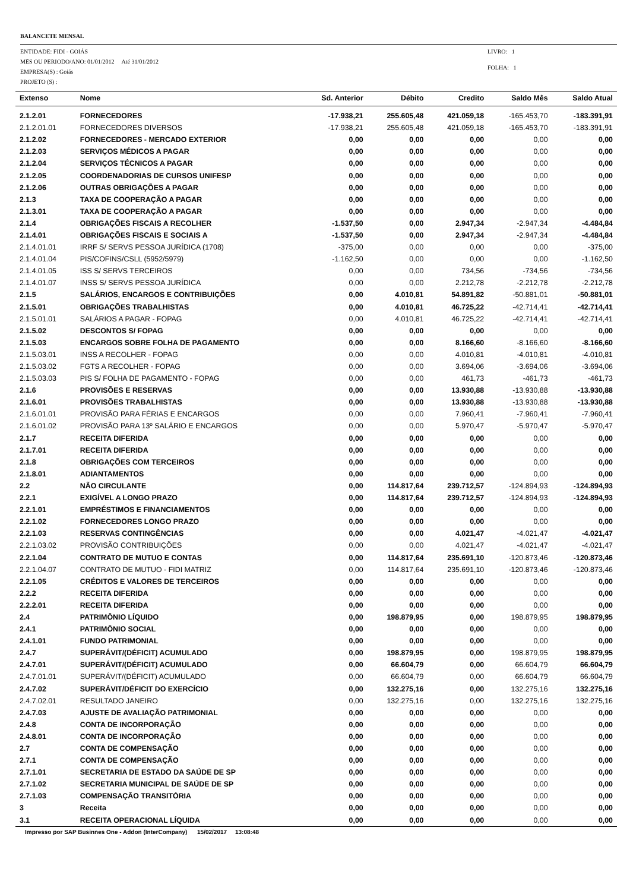BALANCETE MENSAL
ENTIDADE: FIDI - GOIÁS
MËS OU PERIODO/ANO: 01/01/2012 Até 31/01/2012
EMPRESA(S) : Goiás
PROJETO (S) :
LIVRO: 1
FOLHA: 1
| Extenso | Nome | Sd. Anterior | Débito | Credito | Saldo Mês | Saldo Atual |
| --- | --- | --- | --- | --- | --- | --- |
| 2.1.2.01 | FORNECEDORES | -17.938,21 | 255.605,48 | 421.059,18 | -165.453,70 | -183.391,91 |
| 2.1.2.01.01 | FORNECEDORES DIVERSOS | -17.938,21 | 255.605,48 | 421.059,18 | -165.453,70 | -183.391,91 |
| 2.1.2.02 | FORNECEDORES - MERCADO EXTERIOR | 0,00 | 0,00 | 0,00 | 0,00 | 0,00 |
| 2.1.2.03 | SERVIÇOS MÉDICOS A PAGAR | 0,00 | 0,00 | 0,00 | 0,00 | 0,00 |
| 2.1.2.04 | SERVIÇOS TÉCNICOS A PAGAR | 0,00 | 0,00 | 0,00 | 0,00 | 0,00 |
| 2.1.2.05 | COORDENADORIAS DE CURSOS UNIFESP | 0,00 | 0,00 | 0,00 | 0,00 | 0,00 |
| 2.1.2.06 | OUTRAS OBRIGAÇÕES A PAGAR | 0,00 | 0,00 | 0,00 | 0,00 | 0,00 |
| 2.1.3 | TAXA DE COOPERAÇÃO A PAGAR | 0,00 | 0,00 | 0,00 | 0,00 | 0,00 |
| 2.1.3.01 | TAXA DE COOPERAÇÃO A PAGAR | 0,00 | 0,00 | 0,00 | 0,00 | 0,00 |
| 2.1.4 | OBRIGAÇÕES FISCAIS A RECOLHER | -1.537,50 | 0,00 | 2.947,34 | -2.947,34 | -4.484,84 |
| 2.1.4.01 | OBRIGAÇÕES FISCAIS E SOCIAIS A | -1.537,50 | 0,00 | 2.947,34 | -2.947,34 | -4.484,84 |
| 2.1.4.01.01 | IRRF S/ SERVS PESSOA JURÍDICA (1708) | -375,00 | 0,00 | 0,00 | 0,00 | -375,00 |
| 2.1.4.01.04 | PIS/COFINS/CSLL (5952/5979) | -1.162,50 | 0,00 | 0,00 | 0,00 | -1.162,50 |
| 2.1.4.01.05 | ISS S/ SERVS TERCEIROS | 0,00 | 0,00 | 734,56 | -734,56 | -734,56 |
| 2.1.4.01.07 | INSS S/ SERVS PESSOA JURÍDICA | 0,00 | 0,00 | 2.212,78 | -2.212,78 | -2.212,78 |
| 2.1.5 | SALÁRIOS, ENCARGOS E CONTRIBUIÇÕES | 0,00 | 4.010,81 | 54.891,82 | -50.881,01 | -50.881,01 |
| 2.1.5.01 | OBRIGAÇÕES TRABALHISTAS | 0,00 | 4.010,81 | 46.725,22 | -42.714,41 | -42.714,41 |
| 2.1.5.01.01 | SALÁRIOS A PAGAR - FOPAG | 0,00 | 4.010,81 | 46.725,22 | -42.714,41 | -42.714,41 |
| 2.1.5.02 | DESCONTOS S/ FOPAG | 0,00 | 0,00 | 0,00 | 0,00 | 0,00 |
| 2.1.5.03 | ENCARGOS SOBRE FOLHA DE PAGAMENTO | 0,00 | 0,00 | 8.166,60 | -8.166,60 | -8.166,60 |
| 2.1.5.03.01 | INSS A RECOLHER - FOPAG | 0,00 | 0,00 | 4.010,81 | -4.010,81 | -4.010,81 |
| 2.1.5.03.02 | FGTS A RECOLHER - FOPAG | 0,00 | 0,00 | 3.694,06 | -3.694,06 | -3.694,06 |
| 2.1.5.03.03 | PIS S/ FOLHA DE PAGAMENTO - FOPAG | 0,00 | 0,00 | 461,73 | -461,73 | -461,73 |
| 2.1.6 | PROVISÕES E RESERVAS | 0,00 | 0,00 | 13.930,88 | -13.930,88 | -13.930,88 |
| 2.1.6.01 | PROVISÕES TRABALHISTAS | 0,00 | 0,00 | 13.930,88 | -13.930,88 | -13.930,88 |
| 2.1.6.01.01 | PROVISÃO PARA FÉRIAS E ENCARGOS | 0,00 | 0,00 | 7.960,41 | -7.960,41 | -7.960,41 |
| 2.1.6.01.02 | PROVISÃO PARA 13º SALÁRIO E ENCARGOS | 0,00 | 0,00 | 5.970,47 | -5.970,47 | -5.970,47 |
| 2.1.7 | RECEITA DIFERIDA | 0,00 | 0,00 | 0,00 | 0,00 | 0,00 |
| 2.1.7.01 | RECEITA DIFERIDA | 0,00 | 0,00 | 0,00 | 0,00 | 0,00 |
| 2.1.8 | OBRIGAÇÕES COM TERCEIROS | 0,00 | 0,00 | 0,00 | 0,00 | 0,00 |
| 2.1.8.01 | ADIANTAMENTOS | 0,00 | 0,00 | 0,00 | 0,00 | 0,00 |
| 2.2 | NÃO CIRCULANTE | 0,00 | 114.817,64 | 239.712,57 | -124.894,93 | -124.894,93 |
| 2.2.1 | EXIGÍVEL A LONGO PRAZO | 0,00 | 114.817,64 | 239.712,57 | -124.894,93 | -124.894,93 |
| 2.2.1.01 | EMPRÉSTIMOS E FINANCIAMENTOS | 0,00 | 0,00 | 0,00 | 0,00 | 0,00 |
| 2.2.1.02 | FORNECEDORES LONGO PRAZO | 0,00 | 0,00 | 0,00 | 0,00 | 0,00 |
| 2.2.1.03 | RESERVAS CONTINGÊNCIAS | 0,00 | 0,00 | 4.021,47 | -4.021,47 | -4.021,47 |
| 2.2.1.03.02 | PROVISÃO CONTRIBUIÇÕES | 0,00 | 0,00 | 4.021,47 | -4.021,47 | -4.021,47 |
| 2.2.1.04 | CONTRATO DE MUTUO E CONTAS | 0,00 | 114.817,64 | 235.691,10 | -120.873,46 | -120.873,46 |
| 2.2.1.04.07 | CONTRATO DE MUTUO - FIDI MATRIZ | 0,00 | 114.817,64 | 235.691,10 | -120.873,46 | -120.873,46 |
| 2.2.1.05 | CRÉDITOS E VALORES DE TERCEIROS | 0,00 | 0,00 | 0,00 | 0,00 | 0,00 |
| 2.2.2 | RECEITA DIFERIDA | 0,00 | 0,00 | 0,00 | 0,00 | 0,00 |
| 2.2.2.01 | RECEITA DIFERIDA | 0,00 | 0,00 | 0,00 | 0,00 | 0,00 |
| 2.4 | PATRIMÔNIO LÍQUIDO | 0,00 | 198.879,95 | 0,00 | 198.879,95 | 198.879,95 |
| 2.4.1 | PATRIMÔNIO SOCIAL | 0,00 | 0,00 | 0,00 | 0,00 | 0,00 |
| 2.4.1.01 | FUNDO PATRIMONIAL | 0,00 | 0,00 | 0,00 | 0,00 | 0,00 |
| 2.4.7 | SUPERÁVIT/(DÉFICIT) ACUMULADO | 0,00 | 198.879,95 | 0,00 | 198.879,95 | 198.879,95 |
| 2.4.7.01 | SUPERÁVIT/(DÉFICIT) ACUMULADO | 0,00 | 66.604,79 | 0,00 | 66.604,79 | 66.604,79 |
| 2.4.7.01.01 | SUPERÁVIT/(DÉFICIT) ACUMULADO | 0,00 | 66.604,79 | 0,00 | 66.604,79 | 66.604,79 |
| 2.4.7.02 | SUPERÁVIT/DÉFICIT DO EXERCÍCIO | 0,00 | 132.275,16 | 0,00 | 132.275,16 | 132.275,16 |
| 2.4.7.02.01 | RESULTADO JANEIRO | 0,00 | 132.275,16 | 0,00 | 132.275,16 | 132.275,16 |
| 2.4.7.03 | AJUSTE DE AVALIAÇÃO PATRIMONIAL | 0,00 | 0,00 | 0,00 | 0,00 | 0,00 |
| 2.4.8 | CONTA DE INCORPORAÇÃO | 0,00 | 0,00 | 0,00 | 0,00 | 0,00 |
| 2.4.8.01 | CONTA DE INCORPORAÇÃO | 0,00 | 0,00 | 0,00 | 0,00 | 0,00 |
| 2.7 | CONTA DE COMPENSAÇÃO | 0,00 | 0,00 | 0,00 | 0,00 | 0,00 |
| 2.7.1 | CONTA DE COMPENSAÇÃO | 0,00 | 0,00 | 0,00 | 0,00 | 0,00 |
| 2.7.1.01 | SECRETARIA DE ESTADO DA SAÚDE DE SP | 0,00 | 0,00 | 0,00 | 0,00 | 0,00 |
| 2.7.1.02 | SECRETARIA MUNICIPAL DE SAÚDE DE SP | 0,00 | 0,00 | 0,00 | 0,00 | 0,00 |
| 2.7.1.03 | COMPENSAÇÃO TRANSITÓRIA | 0,00 | 0,00 | 0,00 | 0,00 | 0,00 |
| 3 | Receita | 0,00 | 0,00 | 0,00 | 0,00 | 0,00 |
| 3.1 | RECEITA OPERACIONAL LÍQUIDA | 0,00 | 0,00 | 0,00 | 0,00 | 0,00 |
Impresso por SAP Businnes One - Addon (InterCompany) 15/02/2017 13:08:48